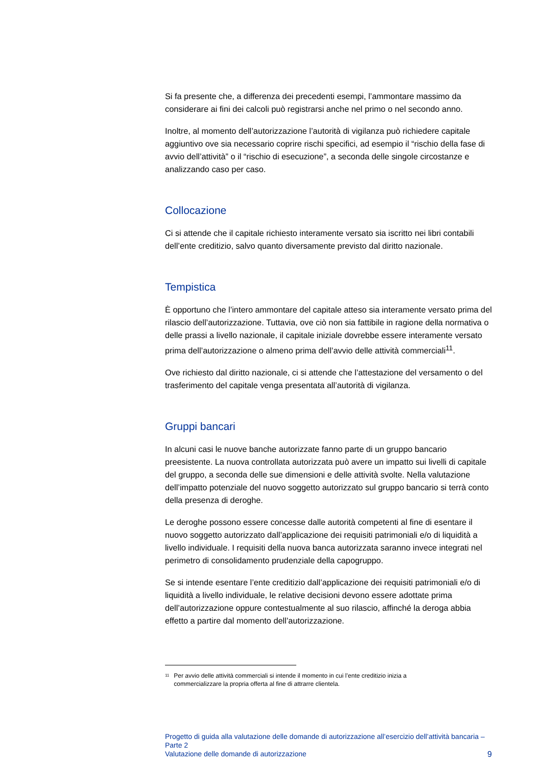Si fa presente che, a differenza dei precedenti esempi, l’ammontare massimo da considerare ai fini dei calcoli può registrarsi anche nel primo o nel secondo anno.
Inoltre, al momento dell’autorizzazione l’autorità di vigilanza può richiedere capitale aggiuntivo ove sia necessario coprire rischi specifici, ad esempio il “rischio della fase di avvio dell’attività” o il “rischio di esecuzione”, a seconda delle singole circostanze e analizzando caso per caso.
Collocazione
Ci si attende che il capitale richiesto interamente versato sia iscritto nei libri contabili dell’ente creditizio, salvo quanto diversamente previsto dal diritto nazionale.
Tempistica
È opportuno che l’intero ammontare del capitale atteso sia interamente versato prima del rilascio dell’autorizzazione. Tuttavia, ove ciò non sia fattibile in ragione della normativa o delle prassi a livello nazionale, il capitale iniziale dovrebbe essere interamente versato prima dell’autorizzazione o almeno prima dell’avvio delle attività commerciali<sup>11</sup>.
Ove richiesto dal diritto nazionale, ci si attende che l’attestazione del versamento o del trasferimento del capitale venga presentata all’autorità di vigilanza.
Gruppi bancari
In alcuni casi le nuove banche autorizzate fanno parte di un gruppo bancario preesistente. La nuova controllata autorizzata può avere un impatto sui livelli di capitale del gruppo, a seconda delle sue dimensioni e delle attività svolte. Nella valutazione dell’impatto potenziale del nuovo soggetto autorizzato sul gruppo bancario si terrà conto della presenza di deroghe.
Le deroghe possono essere concesse dalle autorità competenti al fine di esentare il nuovo soggetto autorizzato dall’applicazione dei requisiti patrimoniali e/o di liquidità a livello individuale. I requisiti della nuova banca autorizzata saranno invece integrati nel perimetro di consolidamento prudenziale della capogruppo.
Se si intende esentare l’ente creditizio dall’applicazione dei requisiti patrimoniali e/o di liquidità a livello individuale, le relative decisioni devono essere adottate prima dell’autorizzazione oppure contestualmente al suo rilascio, affinché la deroga abbia effetto a partire dal momento dell’autorizzazione.
<sup>11</sup> Per avvio delle attività commerciali si intende il momento in cui l’ente creditizio inizia a commercializzare la propria offerta al fine di attrarre clientela.
Progetto di guida alla valutazione delle domande di autorizzazione all’esercizio dell’attività bancaria – Parte 2
Valutazione delle domande di autorizzazione
9